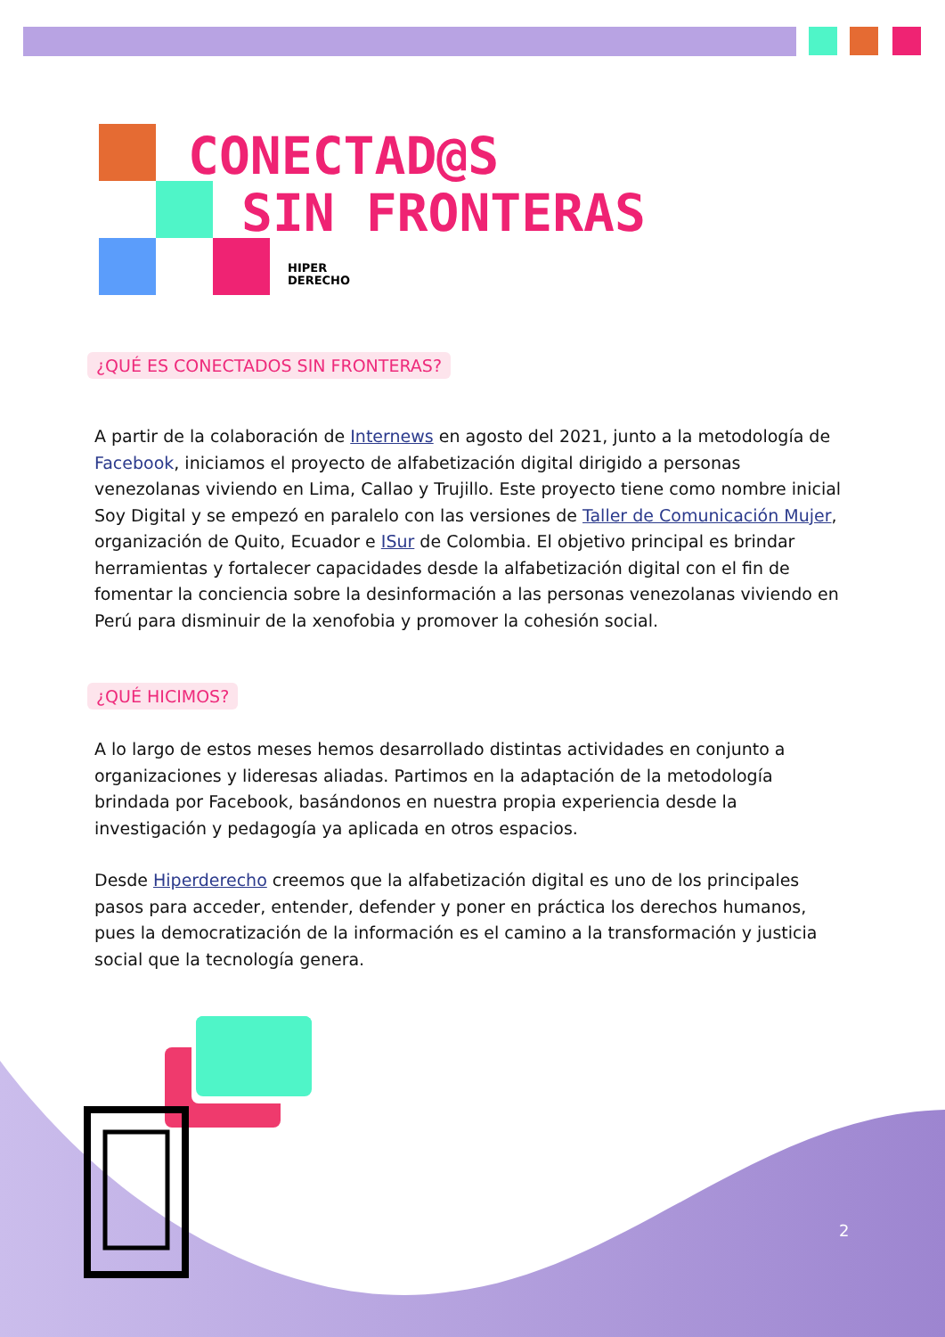CONECTAD@S
SIN FRONTERAS
HIPER
DERECHO
¿QUÉ ES CONECTADOS SIN FRONTERAS?
A partir de la colaboración de Internews en agosto del 2021, junto a la metodología de Facebook, iniciamos el proyecto de alfabetización digital dirigido a personas venezolanas viviendo en Lima, Callao y Trujillo. Este proyecto tiene como nombre inicial Soy Digital y se empezó en paralelo con las versiones de Taller de Comunicación Mujer, organización de Quito, Ecuador e ISur de Colombia. El objetivo principal es brindar herramientas y fortalecer capacidades desde la alfabetización digital con el fin de fomentar la conciencia sobre la desinformación a las personas venezolanas viviendo en Perú para disminuir de la xenofobia y promover la cohesión social.
¿QUÉ HICIMOS?
A lo largo de estos meses hemos desarrollado distintas actividades en conjunto a organizaciones y lideresas aliadas. Partimos en la adaptación de la metodología brindada por Facebook, basándonos en nuestra propia experiencia desde la investigación y pedagogía ya aplicada en otros espacios.
Desde Hiperderecho creemos que la alfabetización digital es uno de los principales pasos para acceder, entender, defender y poner en práctica los derechos humanos, pues la democratización de la información es el camino a la transformación y justicia social que la tecnología genera.
2